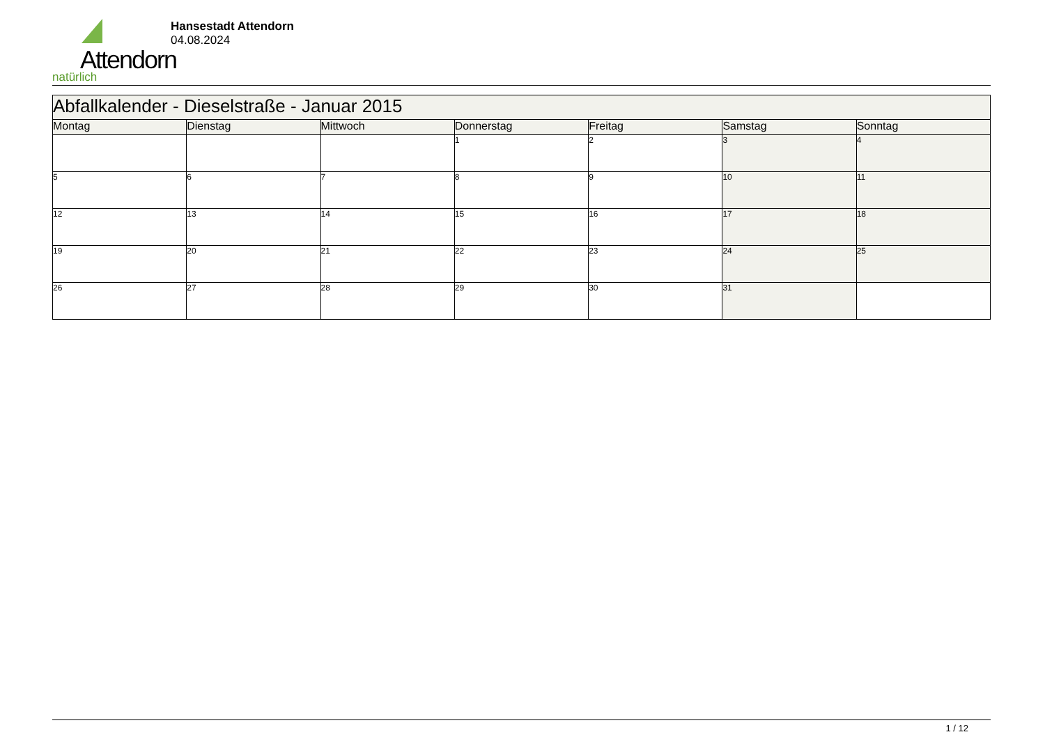Attendorn
natürlich
Hansestadt Attendorn
04.08.2024
| Abfallkalender - Dieselstraße - Januar 2015 | | | | | | |
| --- | --- | --- | --- | --- | --- | --- |
| Montag | Dienstag | Mittwoch | Donnerstag | Freitag | Samstag | Sonntag |
| | | | 1 | 2 | 3 | 4 |
| 5 | 6 | 7 | 8 | 9 | 10 | 11 |
| 12 | 13 | 14 | 15 | 16 | 17 | 18 |
| 19 | 20 | 21 | 22 | 23 | 24 | 25 |
| 26 | 27 | 28 | 29 | 30 | 31 | |
1 / 12